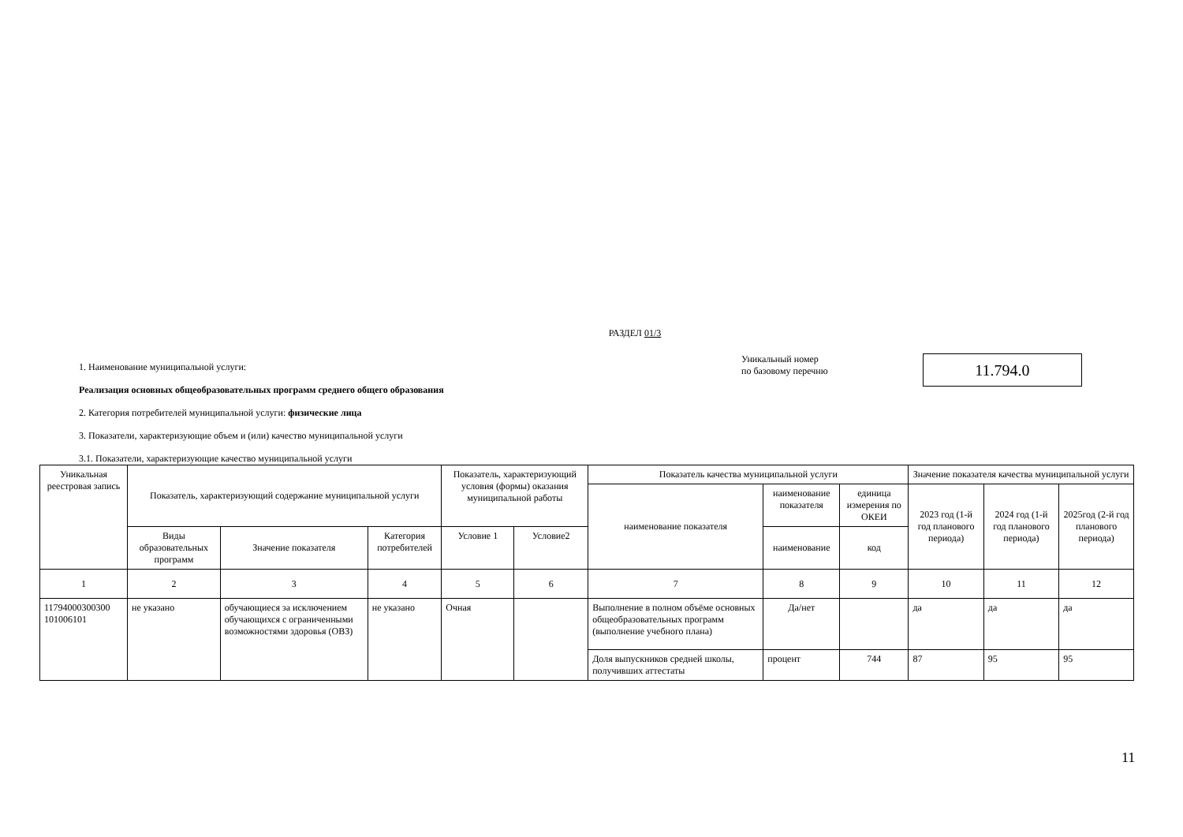РАЗДЕЛ 01/3
1. Наименование муниципальной услуги:
Реализация основных общеобразовательных программ среднего общего образования
2. Категория потребителей муниципальной услуги: физические лица
3. Показатели, характеризующие объем и (или) качество муниципальной услуги
3.1. Показатели, характеризующие качество муниципальной услуги
Уникальный номер
по базовому перечню
11.794.0
| Уникальная реестровая запись | Показатель, характеризующий содержание муниципальной услуги | | | Показатель, характеризующий условия (формы) оказания муниципальной работы | | Показатель качества муниципальной услуги | | | Значение показателя качества муниципальной услуги | | |
| --- | --- | --- | --- | --- | --- | --- | --- | --- | --- | --- | --- |
| | | | | | | наименование показателя | наименование показателя | единица измерения по ОКЕИ | 2023 год (1-й год планового периода) | 2024 год (1-й год планового периода) | 2025год (2-й год планового периода) |
| | Виды образовательных программ | Значение показателя | Категория потребителей | Условие 1 | Условие2 | | наименование | код | | | |
| 1 | 2 | 3 | 4 | 5 | 6 | 7 | 8 | 9 | 10 | 11 | 12 |
| 11794000300300 101006101 | не указано | обучающиеся за исключением обучающихся с ограниченными возможностями здоровья (ОВЗ) | не указано | Очная | | Выполнение в полном объёме основных общеобразовательных программ (выполнение учебного плана) | Да/нет | | да | да | да |
| | | | | | | Доля выпускников средней школы, получивших аттестаты | процент | 744 | 87 | 95 | 95 |
11